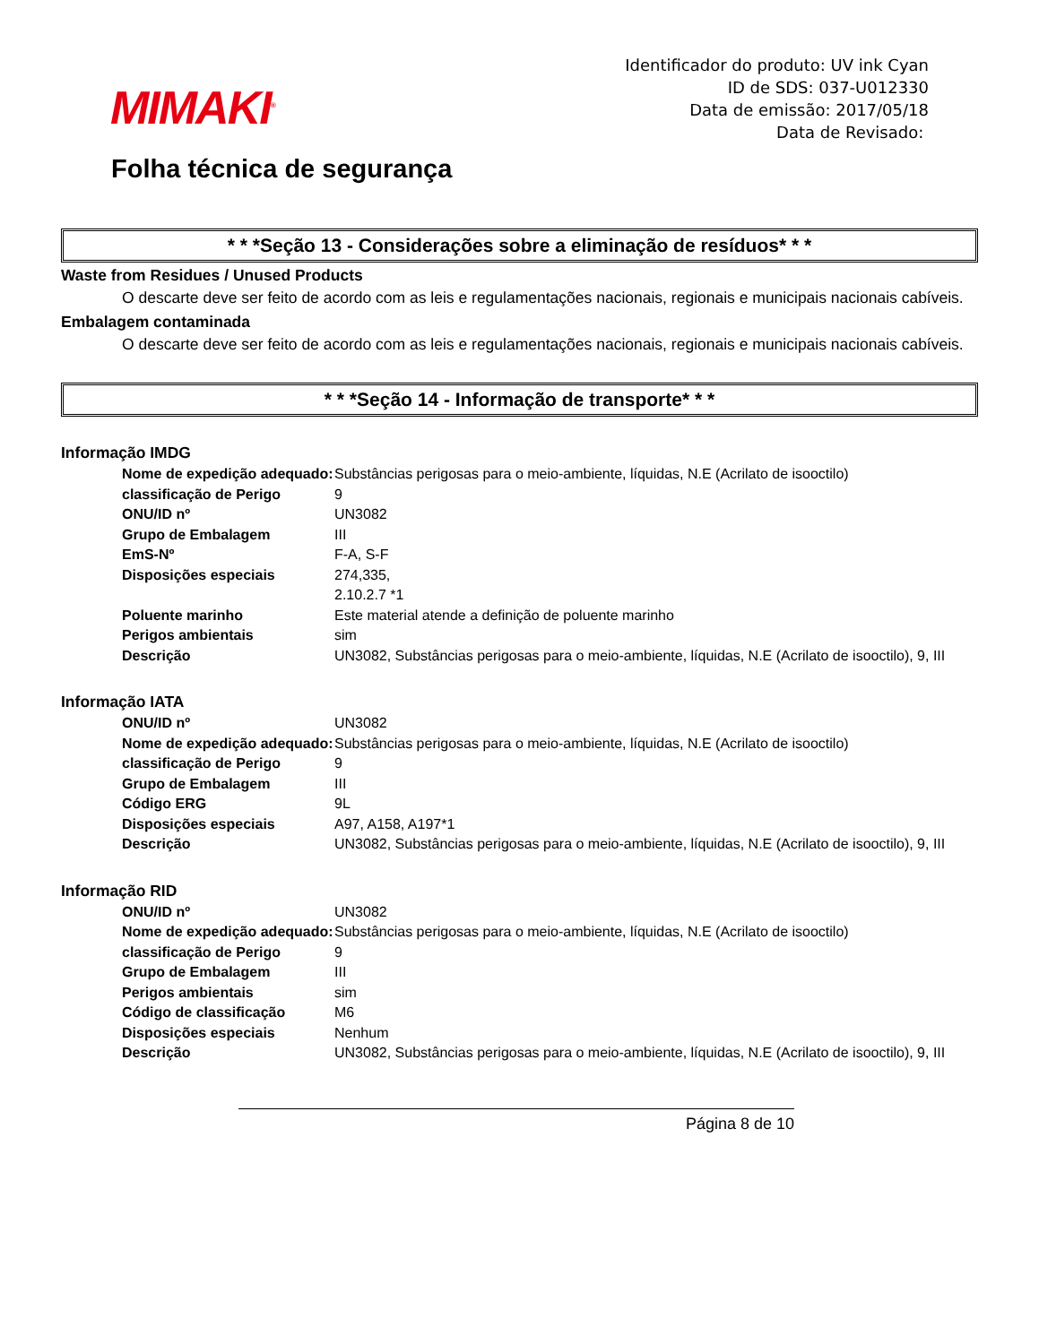MIMAKI<sup>®</sup>
Folha técnica de segurança
Identificador do produto: UV ink Cyan
ID de SDS: 037-U012330
Data de emissão: 2017/05/18
Data de Revisado:
* * *Seção 13 - Considerações sobre a eliminação de resíduos* * *
Waste from Residues / Unused Products
O descarte deve ser feito de acordo com as leis e regulamentações nacionais, regionais e municipais nacionais cabíveis.
Embalagem contaminada
O descarte deve ser feito de acordo com as leis e regulamentações nacionais, regionais e municipais nacionais cabíveis.
* * *Seção 14 - Informação de transporte* * *
Informação IMDG
| Nome de expedição adequado: | Substâncias perigosas para o meio-ambiente, líquidas, N.E (Acrilato de isooctilo) |
| classificação de Perigo | 9 |
| ONU/ID nº | UN3082 |
| Grupo de Embalagem | III |
| EmS-Nº | F-A, S-F |
| Disposições especiais | 274,335, 2.10.2.7 *1 |
| Poluente marinho | Este material atende a definição de poluente marinho |
| Perigos ambientais | sim |
| Descrição | UN3082, Substâncias perigosas para o meio-ambiente, líquidas, N.E (Acrilato de isooctilo), 9, III |
Informação IATA
| ONU/ID nº | UN3082 |
| Nome de expedição adequado: | Substâncias perigosas para o meio-ambiente, líquidas, N.E (Acrilato de isooctilo) |
| classificação de Perigo | 9 |
| Grupo de Embalagem | III |
| Código ERG | 9L |
| Disposições especiais | A97, A158, A197*1 |
| Descrição | UN3082, Substâncias perigosas para o meio-ambiente, líquidas, N.E (Acrilato de isooctilo), 9, III |
Informação RID
| ONU/ID nº | UN3082 |
| Nome de expedição adequado: | Substâncias perigosas para o meio-ambiente, líquidas, N.E (Acrilato de isooctilo) |
| classificação de Perigo | 9 |
| Grupo de Embalagem | III |
| Perigos ambientais | sim |
| Código de classificação | M6 |
| Disposições especiais | Nenhum |
| Descrição | UN3082, Substâncias perigosas para o meio-ambiente, líquidas, N.E (Acrilato de isooctilo), 9, III |
Página 8 de 10